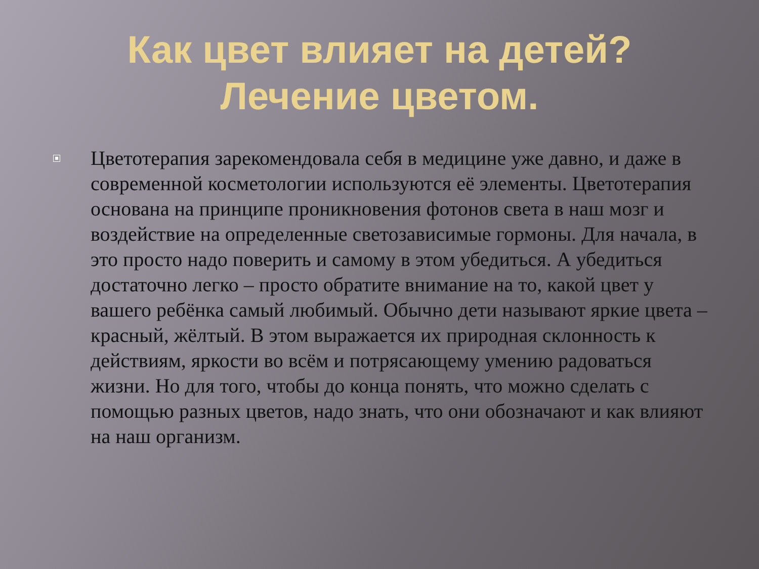Как цвет влияет на детей? Лечение цветом.
Цветотерапия зарекомендовала себя в медицине уже давно, и даже в современной косметологии используются её элементы. Цветотерапия основана на принципе проникновения фотонов света в наш мозг и воздействие на определенные светозависимые гормоны. Для начала, в это просто надо поверить и самому в этом убедиться. А убедиться достаточно легко – просто обратите внимание на то, какой цвет у вашего ребёнка самый любимый. Обычно дети называют яркие цвета – красный, жёлтый. В этом выражается их природная склонность к действиям, яркости во всём и потрясающему умению радоваться жизни. Но для того, чтобы до конца понять, что можно сделать с помощью разных цветов, надо знать, что они обозначают и как влияют на наш организм.